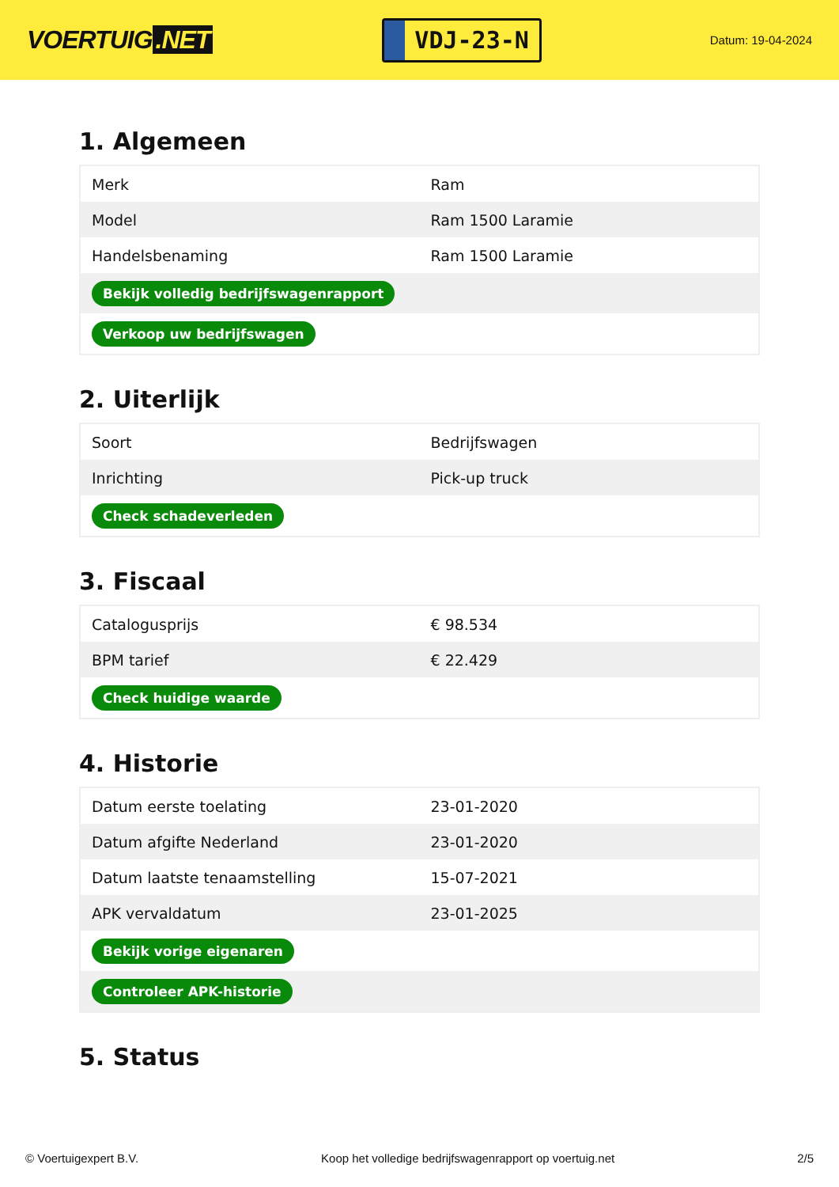VOERTUIG.NET
VDJ-23-N
Datum: 19-04-2024
1. Algemeen
| Merk | Ram |
| Model | Ram 1500 Laramie |
| Handelsbenaming | Ram 1500 Laramie |
| Bekijk volledig bedrijfswagenrapport | |
| Verkoop uw bedrijfswagen | |
2. Uiterlijk
| Soort | Bedrijfswagen |
| Inrichting | Pick-up truck |
| Check schadeverleden | |
3. Fiscaal
| Catalogusprijs | € 98.534 |
| BPM tarief | € 22.429 |
| Check huidige waarde | |
4. Historie
| Datum eerste toelating | 23-01-2020 |
| Datum afgifte Nederland | 23-01-2020 |
| Datum laatste tenaamstelling | 15-07-2021 |
| APK vervaldatum | 23-01-2025 |
| Bekijk vorige eigenaren | |
| Controleer APK-historie | |
5. Status
© Voertuigexpert B.V. Koop het volledige bedrijfswagenrapport op voertuig.net 2/5